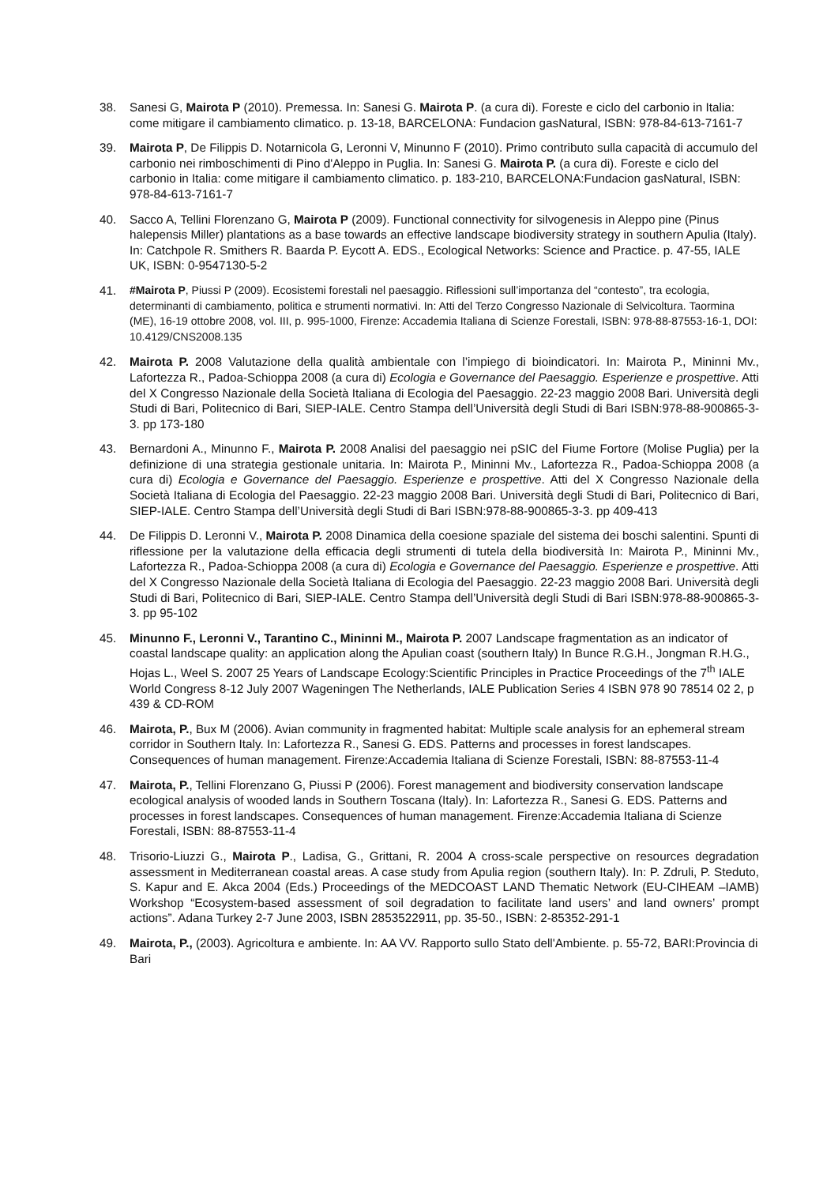38. Sanesi G, Mairota P (2010). Premessa. In: Sanesi G. Mairota P. (a cura di). Foreste e ciclo del carbonio in Italia: come mitigare il cambiamento climatico. p. 13-18, BARCELONA: Fundacion gasNatural, ISBN: 978-84-613-7161-7
39. Mairota P, De Filippis D. Notarnicola G, Leronni V, Minunno F (2010). Primo contributo sulla capacità di accumulo del carbonio nei rimboschimenti di Pino d'Aleppo in Puglia. In: Sanesi G. Mairota P. (a cura di). Foreste e ciclo del carbonio in Italia: come mitigare il cambiamento climatico. p. 183-210, BARCELONA:Fundacion gasNatural, ISBN: 978-84-613-7161-7
40. Sacco A, Tellini Florenzano G, Mairota P (2009). Functional connectivity for silvogenesis in Aleppo pine (Pinus halepensis Miller) plantations as a base towards an effective landscape biodiversity strategy in southern Apulia (Italy). In: Catchpole R. Smithers R. Baarda P. Eycott A. EDS., Ecological Networks: Science and Practice. p. 47-55, IALE UK, ISBN: 0-9547130-5-2
41. #Mairota P, Piussi P (2009). Ecosistemi forestali nel paesaggio. Riflessioni sull’importanza del “contesto”, tra ecologia, determinanti di cambiamento, politica e strumenti normativi. In: Atti del Terzo Congresso Nazionale di Selvicoltura. Taormina (ME), 16-19 ottobre 2008, vol. III, p. 995-1000, Firenze: Accademia Italiana di Scienze Forestali, ISBN: 978-88-87553-16-1, DOI: 10.4129/CNS2008.135
42. Mairota P. 2008 Valutazione della qualità ambientale con l’impiego di bioindicatori. In: Mairota P., Mininni Mv., Lafortezza R., Padoa-Schioppa 2008 (a cura di) Ecologia e Governance del Paesaggio. Esperienze e prospettive. Atti del X Congresso Nazionale della Società Italiana di Ecologia del Paesaggio. 22-23 maggio 2008 Bari. Università degli Studi di Bari, Politecnico di Bari, SIEP-IALE. Centro Stampa dell’Università degli Studi di Bari ISBN:978-88-900865-3-3. pp 173-180
43. Bernardoni A., Minunno F., Mairota P. 2008 Analisi del paesaggio nei pSIC del Fiume Fortore (Molise Puglia) per la definizione di una strategia gestionale unitaria. In: Mairota P., Mininni Mv., Lafortezza R., Padoa-Schioppa 2008 (a cura di) Ecologia e Governance del Paesaggio. Esperienze e prospettive. Atti del X Congresso Nazionale della Società Italiana di Ecologia del Paesaggio. 22-23 maggio 2008 Bari. Università degli Studi di Bari, Politecnico di Bari, SIEP-IALE. Centro Stampa dell’Università degli Studi di Bari ISBN:978-88-900865-3-3. pp 409-413
44. De Filippis D. Leronni V., Mairota P. 2008 Dinamica della coesione spaziale del sistema dei boschi salentini. Spunti di riflessione per la valutazione della efficacia degli strumenti di tutela della biodiversità In: Mairota P., Mininni Mv., Lafortezza R., Padoa-Schioppa 2008 (a cura di) Ecologia e Governance del Paesaggio. Esperienze e prospettive. Atti del X Congresso Nazionale della Società Italiana di Ecologia del Paesaggio. 22-23 maggio 2008 Bari. Università degli Studi di Bari, Politecnico di Bari, SIEP-IALE. Centro Stampa dell’Università degli Studi di Bari ISBN:978-88-900865-3-3. pp 95-102
45. Minunno F., Leronni V., Tarantino C., Mininni M., Mairota P. 2007 Landscape fragmentation as an indicator of coastal landscape quality: an application along the Apulian coast (southern Italy) In Bunce R.G.H., Jongman R.H.G., Hojas L., Weel S. 2007 25 Years of Landscape Ecology:Scientific Principles in Practice Proceedings of the 7<sup>th</sup> IALE World Congress 8-12 July 2007 Wageningen The Netherlands, IALE Publication Series 4 ISBN 978 90 78514 02 2, p 439 & CD-ROM
46. Mairota, P., Bux M (2006). Avian community in fragmented habitat: Multiple scale analysis for an ephemeral stream corridor in Southern Italy. In: Lafortezza R., Sanesi G. EDS. Patterns and processes in forest landscapes. Consequences of human management. Firenze:Accademia Italiana di Scienze Forestali, ISBN: 88-87553-11-4
47. Mairota, P., Tellini Florenzano G, Piussi P (2006). Forest management and biodiversity conservation landscape ecological analysis of wooded lands in Southern Toscana (Italy). In: Lafortezza R., Sanesi G. EDS. Patterns and processes in forest landscapes. Consequences of human management. Firenze:Accademia Italiana di Scienze Forestali, ISBN: 88-87553-11-4
48. Trisorio-Liuzzi G., Mairota P., Ladisa, G., Grittani, R. 2004 A cross-scale perspective on resources degradation assessment in Mediterranean coastal areas. A case study from Apulia region (southern Italy). In: P. Zdruli, P. Steduto, S. Kapur and E. Akca 2004 (Eds.) Proceedings of the MEDCOAST LAND Thematic Network (EU-CIHEAM –IAMB) Workshop “Ecosystem-based assessment of soil degradation to facilitate land users’ and land owners’ prompt actions”. Adana Turkey 2-7 June 2003, ISBN 2853522911, pp. 35-50., ISBN: 2-85352-291-1
49. Mairota, P., (2003). Agricoltura e ambiente. In: AA VV. Rapporto sullo Stato dell'Ambiente. p. 55-72, BARI:Provincia di Bari